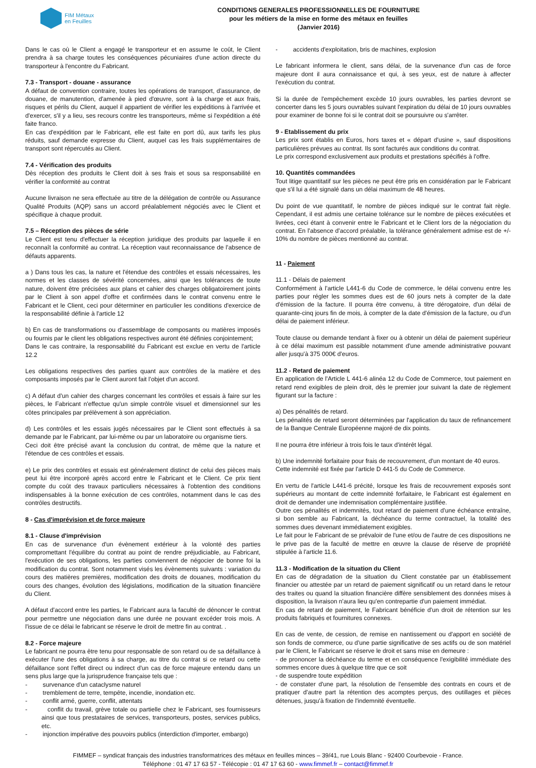FIM Métaux
en Feuilles
CONDITIONS GENERALES PROFESSIONNELLES DE FOURNITURE
pour les métiers de la mise en forme des métaux en feuilles
(Janvier 2016)
Dans le cas où le Client a engagé le transporteur et en assume le coût, le Client prendra à sa charge toutes les conséquences pécuniaires d'une action directe du transporteur à l'encontre du Fabricant.
7.3 - Transport - douane - assurance
A défaut de convention contraire, toutes les opérations de transport, d'assurance, de douane, de manutention, d'amenée à pied d'œuvre, sont à la charge et aux frais, risques et périls du Client, auquel il appartient de vérifier les expéditions à l'arrivée et d'exercer, s'il y a lieu, ses recours contre les transporteurs, même si l'expédition a été faite franco.
En cas d'expédition par le Fabricant, elle est faite en port dû, aux tarifs les plus réduits, sauf demande expresse du Client, auquel cas les frais supplémentaires de transport sont répercutés au Client.
7.4 - Vérification des produits
Dès réception des produits le Client doit à ses frais et sous sa responsabilité en vérifier la conformité au contrat
Aucune livraison ne sera effectuée au titre de la délégation de contrôle ou Assurance Qualité Produits (AQP) sans un accord préalablement négociés avec le Client et spécifique à chaque produit.
7.5 – Réception des pièces de série
Le Client est tenu d'effectuer la réception juridique des produits par laquelle il en reconnaît la conformité au contrat. La réception vaut reconnaissance de l'absence de défauts apparents.
a ) Dans tous les cas, la nature et l'étendue des contrôles et essais nécessaires, les normes et les classes de sévérité concernées, ainsi que les tolérances de toute nature, doivent être précisées aux plans et cahier des charges obligatoirement joints par le Client à son appel d'offre et confirmées dans le contrat convenu entre le Fabricant et le Client, ceci pour déterminer en particulier les conditions d'exercice de la responsabilité définie à l'article 12
b) En cas de transformations ou d'assemblage de composants ou matières imposés ou fournis par le client les obligations respectives auront été définies conjointement;
Dans le cas contraire, la responsabilité du Fabricant est exclue en vertu de l'article 12.2
Les obligations respectives des parties quant aux contrôles de la matière et des composants imposés par le Client auront fait l'objet d'un accord.
c) A défaut d'un cahier des charges concernant les contrôles et essais à faire sur les pièces, le Fabricant n'effectue qu'un simple contrôle visuel et dimensionnel sur les côtes principales par prélèvement à son appréciation.
d) Les contrôles et les essais jugés nécessaires par le Client sont effectués à sa demande par le Fabricant, par lui-même ou par un laboratoire ou organisme tiers.
Ceci doit être précisé avant la conclusion du contrat, de même que la nature et l'étendue de ces contrôles et essais.
e) Le prix des contrôles et essais est généralement distinct de celui des pièces mais peut lui être incorporé après accord entre le Fabricant et le Client. Ce prix tient compte du coût des travaux particuliers nécessaires à l'obtention des conditions indispensables à la bonne exécution de ces contrôles, notamment dans le cas des contrôles destructifs.
8 - Cas d'imprévision et de force majeure
8.1 - Clause d'imprévision
En cas de survenance d'un évènement extérieur à la volonté des parties compromettant l'équilibre du contrat au point de rendre préjudiciable, au Fabricant, l'exécution de ses obligations, les parties conviennent de négocier de bonne foi la modification du contrat. Sont notamment visés les évènements suivants : variation du cours des matières premières, modification des droits de douanes, modification du cours des changes, évolution des législations, modification de la situation financière du Client.
A défaut d'accord entre les parties, le Fabricant aura la faculté de dénoncer le contrat pour permettre une négociation dans une durée ne pouvant excéder trois mois. A l'issue de ce délai le fabricant se réserve le droit de mettre fin au contrat. .
8.2 - Force majeure
Le fabricant ne pourra être tenu pour responsable de son retard ou de sa défaillance à exécuter l'une des obligations à sa charge, au titre du contrat si ce retard ou cette défaillance sont l'effet direct ou indirect d'un cas de force majeure entendu dans un sens plus large que la jurisprudence française tels que :
- survenance d'un cataclysme naturel
- tremblement de terre, tempête, incendie, inondation etc.
- conflit armé, guerre, conflit, attentats
- conflit du travail, grève totale ou partielle chez le Fabricant, ses fournisseurs ainsi que tous prestataires de services, transporteurs, postes, services publics, etc.
- injonction impérative des pouvoirs publics (interdiction d'importer, embargo)
- accidents d'exploitation, bris de machines, explosion
Le fabricant informera le client, sans délai, de la survenance d'un cas de force majeure dont il aura connaissance et qui, à ses yeux, est de nature à affecter l'exécution du contrat.
Si la durée de l'empêchement excède 10 jours ouvrables, les parties devront se concerter dans les 5 jours ouvrables suivant l'expiration du délai de 10 jours ouvrables pour examiner de bonne foi si le contrat doit se poursuivre ou s'arrêter.
9 - Etablissement du prix
Les prix sont établis en Euros, hors taxes et « départ d'usine », sauf dispositions particulières prévues au contrat. Ils sont facturés aux conditions du contrat.
Le prix correspond exclusivement aux produits et prestations spécifiés à l'offre.
10. Quantités commandées
Tout litige quantitatif sur les pièces ne peut être pris en considération par le Fabricant que s'il lui a été signalé dans un délai maximum de 48 heures.
Du point de vue quantitatif, le nombre de pièces indiqué sur le contrat fait règle. Cependant, il est admis une certaine tolérance sur le nombre de pièces exécutées et livrées, ceci étant à convenir entre le Fabricant et le Client lors de la négociation du contrat. En l'absence d'accord préalable, la tolérance généralement admise est de +/- 10% du nombre de pièces mentionné au contrat.
11 - Paiement
11.1 - Délais de paiement
Conformément à l'article L441-6 du Code de commerce, le délai convenu entre les parties pour régler les sommes dues est de 60 jours nets à compter de la date d'émission de la facture. Il pourra être convenu, à titre dérogatoire, d'un délai de quarante-cinq jours fin de mois, à compter de la date d'émission de la facture, ou d'un délai de paiement inférieur.
Toute clause ou demande tendant à fixer ou à obtenir un délai de paiement supérieur à ce délai maximum est passible notamment d'une amende administrative pouvant aller jusqu'à 375 000€ d'euros.
11.2 - Retard de paiement
En application de l'Article L 441-6 alinéa 12 du Code de Commerce, tout paiement en retard rend exigibles de plein droit, dès le premier jour suivant la date de règlement figurant sur la facture :
a) Des pénalités de retard.
Les pénalités de retard seront déterminées par l'application du taux de refinancement de la Banque Centrale Européenne majoré de dix points.
Il ne pourra être inférieur à trois fois le taux d'intérêt légal.
b) Une indemnité forfaitaire pour frais de recouvrement, d'un montant de 40 euros.
Cette indemnité est fixée par l'article D 441-5 du Code de Commerce.
En vertu de l'article L441-6 précité, lorsque les frais de recouvrement exposés sont supérieurs au montant de cette indemnité forfaitaire, le Fabricant est également en droit de demander une indemnisation complémentaire justifiée.
Outre ces pénalités et indemnités, tout retard de paiement d'une échéance entraîne, si bon semble au Fabricant, la déchéance du terme contractuel, la totalité des sommes dues devenant immédiatement exigibles.
Le fait pour le Fabricant de se prévaloir de l'une et/ou de l'autre de ces dispositions ne le prive pas de la faculté de mettre en œuvre la clause de réserve de propriété stipulée à l'article 11.6.
11.3 - Modification de la situation du Client
En cas de dégradation de la situation du Client constatée par un établissement financier ou attestée par un retard de paiement significatif ou un retard dans le retour des traites ou quand la situation financière diffère sensiblement des données mises à disposition, la livraison n'aura lieu qu'en contrepartie d'un paiement immédiat.
En cas de retard de paiement, le Fabricant bénéficie d'un droit de rétention sur les produits fabriqués et fournitures connexes.
En cas de vente, de cession, de remise en nantissement ou d'apport en société de son fonds de commerce, ou d'une partie significative de ses actifs ou de son matériel par le Client, le Fabricant se réserve le droit et sans mise en demeure :
- de prononcer la déchéance du terme et en conséquence l'exigibilité immédiate des sommes encore dues à quelque titre que ce soit
- de suspendre toute expédition
- de constater d'une part, la résolution de l'ensemble des contrats en cours et de pratiquer d'autre part la rétention des acomptes perçus, des outillages et pièces détenues, jusqu'à fixation de l'indemnité éventuelle.
FIMMEF – syndicat français des industries transformatrices des métaux en feuilles minces – 39/41, rue Louis Blanc - 92400 Courbevoie - France.
Téléphone : 01 47 17 63 57 - Télécopie : 01 47 17 63 60 - www.fimmef.fr – contact@fimmef.fr